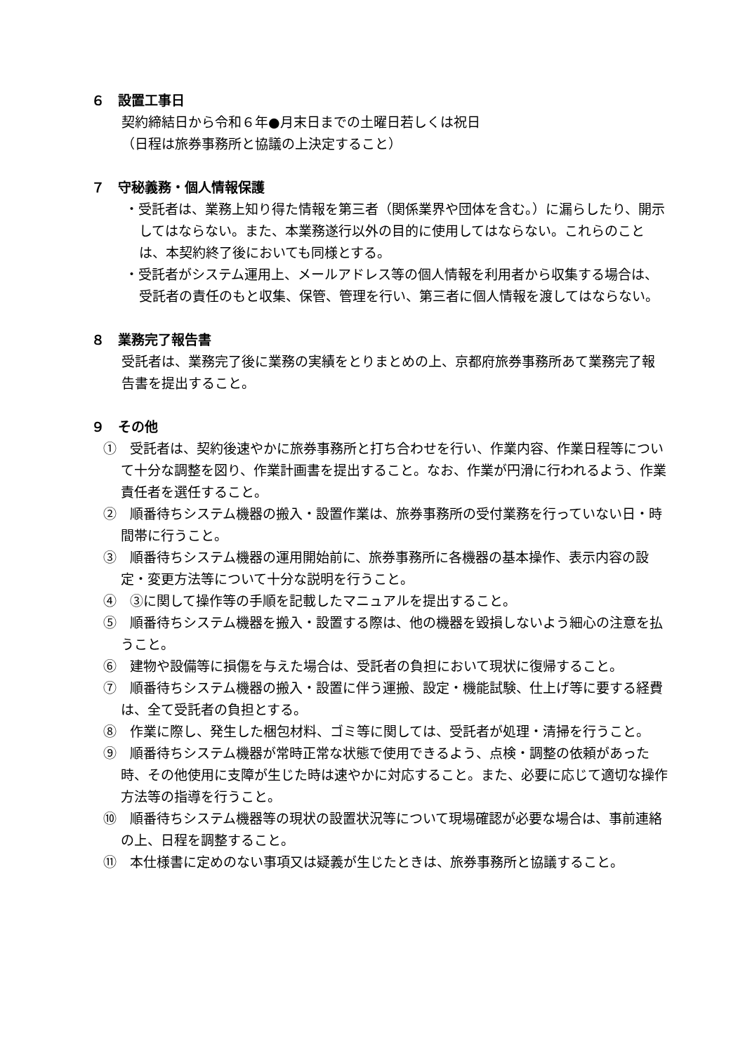６　設置工事日
契約締結日から令和６年●月末日までの土曜日若しくは祝日
（日程は旅券事務所と協議の上決定すること）
７　守秘義務・個人情報保護
・受託者は、業務上知り得た情報を第三者（関係業界や団体を含む。）に漏らしたり、開示してはならない。また、本業務遂行以外の目的に使用してはならない。これらのことは、本契約終了後においても同様とする。
・受託者がシステム運用上、メールアドレス等の個人情報を利用者から収集する場合は、受託者の責任のもと収集、保管、管理を行い、第三者に個人情報を渡してはならない。
８　業務完了報告書
受託者は、業務完了後に業務の実績をとりまとめの上、京都府旅券事務所あて業務完了報告書を提出すること。
９　その他
①　受託者は、契約後速やかに旅券事務所と打ち合わせを行い、作業内容、作業日程等について十分な調整を図り、作業計画書を提出すること。なお、作業が円滑に行われるよう、作業責任者を選任すること。
②　順番待ちシステム機器の搬入・設置作業は、旅券事務所の受付業務を行っていない日・時間帯に行うこと。
③　順番待ちシステム機器の運用開始前に、旅券事務所に各機器の基本操作、表示内容の設定・変更方法等について十分な説明を行うこと。
④　③に関して操作等の手順を記載したマニュアルを提出すること。
⑤　順番待ちシステム機器を搬入・設置する際は、他の機器を毀損しないよう細心の注意を払うこと。
⑥　建物や設備等に損傷を与えた場合は、受託者の負担において現状に復帰すること。
⑦　順番待ちシステム機器の搬入・設置に伴う運搬、設定・機能試験、仕上げ等に要する経費は、全て受託者の負担とする。
⑧　作業に際し、発生した梱包材料、ゴミ等に関しては、受託者が処理・清掃を行うこと。
⑨　順番待ちシステム機器が常時正常な状態で使用できるよう、点検・調整の依頼があった時、その他使用に支障が生じた時は速やかに対応すること。また、必要に応じて適切な操作方法等の指導を行うこと。
⑩　順番待ちシステム機器等の現状の設置状況等について現場確認が必要な場合は、事前連絡の上、日程を調整すること。
⑪　本仕様書に定めのない事項又は疑義が生じたときは、旅券事務所と協議すること。